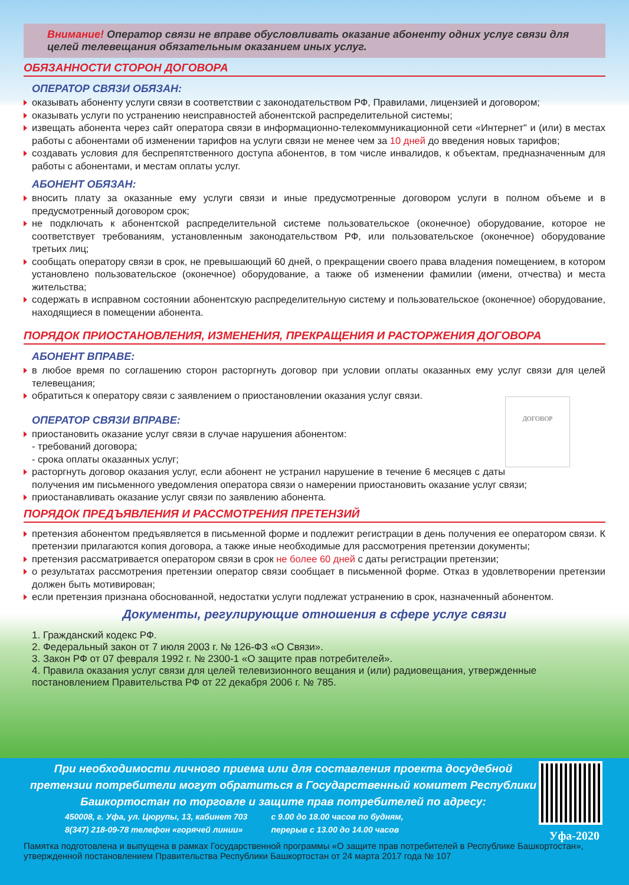Внимание! Оператор связи не вправе обусловливать оказание абоненту одних услуг связи для целей телевещания обязательным оказанием иных услуг.
ОБЯЗАННОСТИ СТОРОН ДОГОВОРА
ОПЕРАТОР СВЯЗИ ОБЯЗАН:
оказывать абоненту услуги связи в соответствии с законодательством РФ, Правилами, лицензией и договором;
оказывать услуги по устранению неисправностей абонентской распределительной системы;
извещать абонента через сайт оператора связи в информационно-телекоммуникационной сети «Интернет" и (или) в местах работы с абонентами об изменении тарифов на услуги связи не менее чем за 10 дней до введения новых тарифов;
создавать условия для беспрепятственного доступа абонентов, в том числе инвалидов, к объектам, предназначенным для работы с абонентами, и местам оплаты услуг.
АБОНЕНТ ОБЯЗАН:
вносить плату за оказанные ему услуги связи и иные предусмотренные договором услуги в полном объеме и в предусмотренный договором срок;
не подключать к абонентской распределительной системе пользовательское (оконечное) оборудование, которое не соответствует требованиям, установленным законодательством РФ, или пользовательское (оконечное) оборудование третьих лиц;
сообщать оператору связи в срок, не превышающий 60 дней, о прекращении своего права владения помещением, в котором установлено пользовательское (оконечное) оборудование, а также об изменении фамилии (имени, отчества) и места жительства;
содержать в исправном состоянии абонентскую распределительную систему и пользовательское (оконечное) оборудование, находящиеся в помещении абонента.
ПОРЯДОК ПРИОСТАНОВЛЕНИЯ, ИЗМЕНЕНИЯ, ПРЕКРАЩЕНИЯ И РАСТОРЖЕНИЯ ДОГОВОРА
АБОНЕНТ ВПРАВЕ:
в любое время по соглашению сторон расторгнуть договор при условии оплаты оказанных ему услуг связи для целей телевещания;
обратиться к оператору связи с заявлением о приостановлении оказания услуг связи.
ДОГОВОР
ОПЕРАТОР СВЯЗИ ВПРАВЕ:
приостановить оказание услуг связи в случае нарушения абонентом:
- требований договора;
- срока оплаты оказанных услуг;
расторгнуть договор оказания услуг, если абонент не устранил нарушение в течение 6 месяцев с даты получения им письменного уведомления оператора связи о намерении приостановить оказание услуг связи;
приостанавливать оказание услуг связи по заявлению абонента.
ПОРЯДОК ПРЕДЪЯВЛЕНИЯ И РАССМОТРЕНИЯ ПРЕТЕНЗИЙ
претензия абонентом предъявляется в письменной форме и подлежит регистрации в день получения ее оператором связи. К претензии прилагаются копия договора, а также иные необходимые для рассмотрения претензии документы;
претензия рассматривается оператором связи в срок не более 60 дней с даты регистрации претензии;
о результатах рассмотрения претензии оператор связи сообщает в письменной форме. Отказ в удовлетворении претензии должен быть мотивирован;
если претензия признана обоснованной, недостатки услуги подлежат устранению в срок, назначенный абонентом.
Документы, регулирующие отношения в сфере услуг связи
1. Гражданский кодекс РФ.
2. Федеральный закон от 7 июля 2003 г. № 126-ФЗ «О Связи».
3. Закон РФ от 07 февраля 1992 г. № 2300-1 «О защите прав потребителей».
4. Правила оказания услуг связи для целей телевизионного вещания и (или) радиовещания, утвержденные постановлением Правительства РФ от 22 декабря 2006 г. № 785.
При необходимости личного приема или для составления проекта досудебной претензии потребители могут обратиться в Государственный комитет Республики Башкортостан по торговле и защите прав потребителей по адресу:
450008, г. Уфа, ул. Цюрупы, 13, кабинет 703
8(347) 218-09-78 телефон «горячей линии»
с 9.00 до 18.00 часов по будням,
перерыв с 13.00 до 14.00 часов
Уфа-2020
Памятка подготовлена и выпущена в рамках Государственной программы «О защите прав потребителей в Республике Башкортостан», утвержденной постановлением Правительства Республики Башкортостан от 24 марта 2017 года № 107